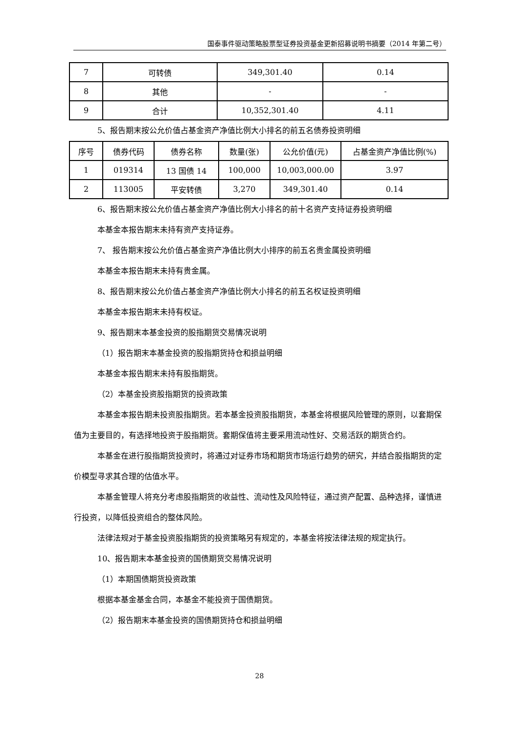国泰事件驱动策略股票型证券投资基金更新招募说明书摘要（2014 年第二号）
| 7 | 可转债 | 349,301.40 | 0.14 |
| 8 | 其他 | - | - |
| 9 | 合计 | 10,352,301.40 | 4.11 |
5、报告期末按公允价值占基金资产净值比例大小排名的前五名债券投资明细
| 序号 | 债券代码 | 债券名称 | 数量(张) | 公允价值(元) | 占基金资产净值比例(%) |
| --- | --- | --- | --- | --- | --- |
| 1 | 019314 | 13 国债 14 | 100,000 | 10,003,000.00 | 3.97 |
| 2 | 113005 | 平安转债 | 3,270 | 349,301.40 | 0.14 |
6、报告期末按公允价值占基金资产净值比例大小排名的前十名资产支持证券投资明细
本基金本报告期末未持有资产支持证券。
7、 报告期末按公允价值占基金资产净值比例大小排序的前五名贵金属投资明细
本基金本报告期末未持有贵金属。
8、报告期末按公允价值占基金资产净值比例大小排名的前五名权证投资明细
本基金本报告期末未持有权证。
9、报告期末本基金投资的股指期货交易情况说明
（1）报告期末本基金投资的股指期货持仓和损益明细
本基金本报告期末未持有股指期货。
（2）本基金投资股指期货的投资政策
本基金本报告期未投资股指期货。若本基金投资股指期货，本基金将根据风险管理的原则，以套期保值为主要目的，有选择地投资于股指期货。套期保值将主要采用流动性好、交易活跃的期货合约。
本基金在进行股指期货投资时，将通过对证券市场和期货市场运行趋势的研究，并结合股指期货的定价模型寻求其合理的估值水平。
本基金管理人将充分考虑股指期货的收益性、流动性及风险特征，通过资产配置、品种选择，谨慎进行投资，以降低投资组合的整体风险。
法律法规对于基金投资股指期货的投资策略另有规定的，本基金将按法律法规的规定执行。
10、报告期末本基金投资的国债期货交易情况说明
（1）本期国债期货投资政策
根据本基金基金合同，本基金不能投资于国债期货。
（2）报告期末本基金投资的国债期货持仓和损益明细
28